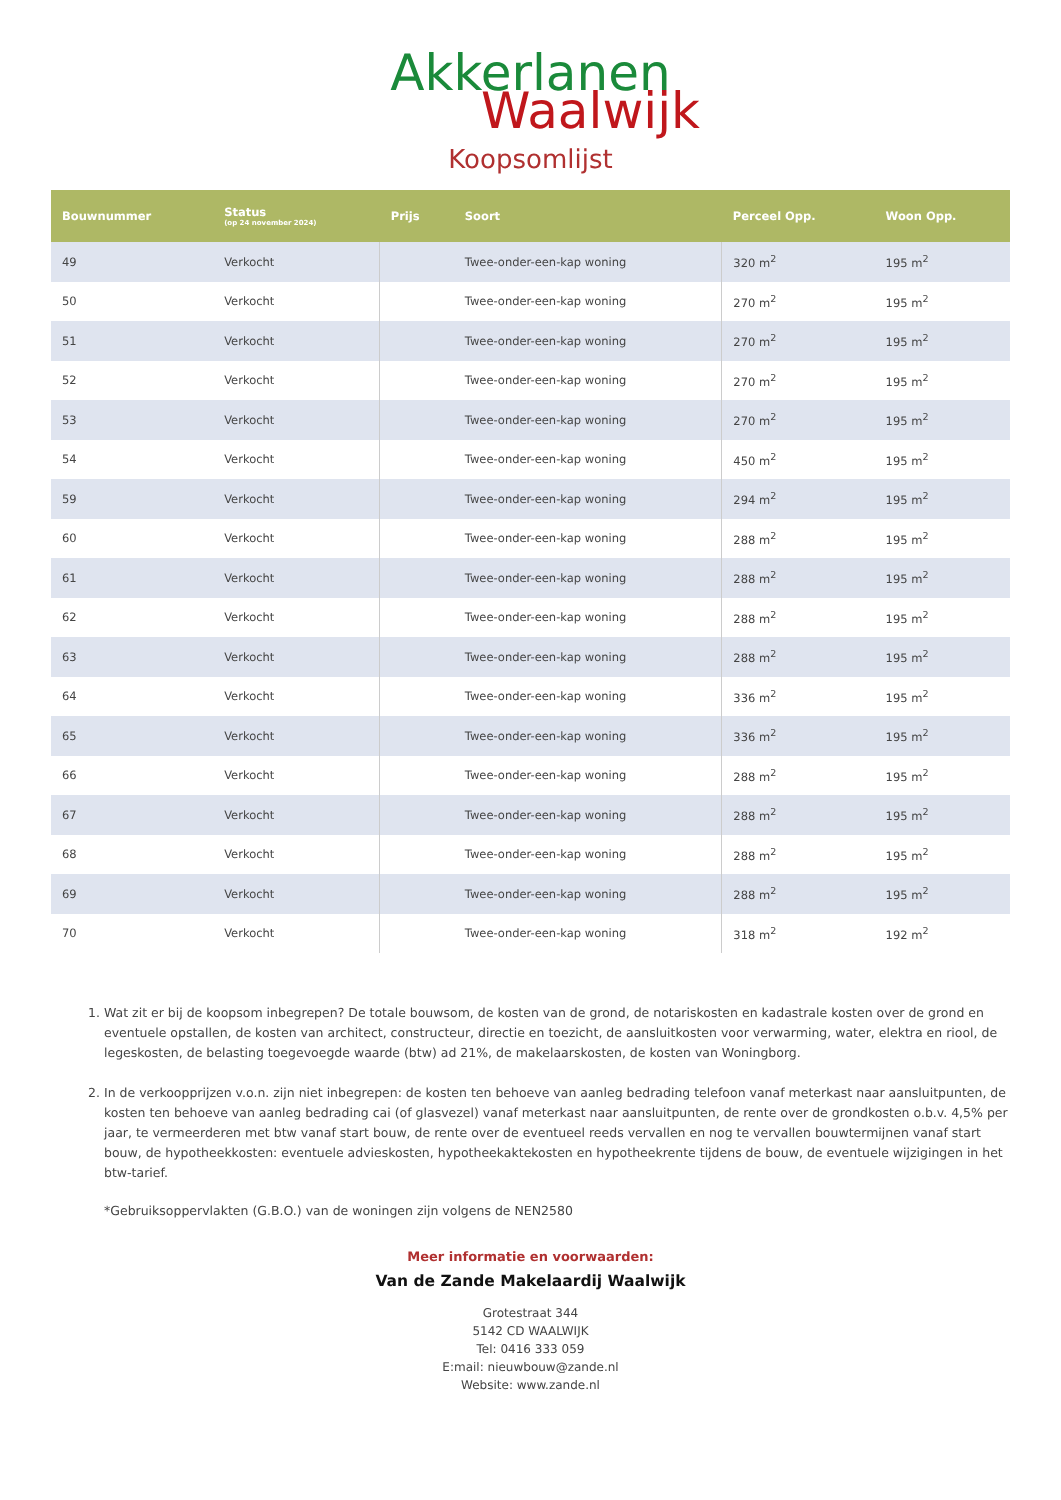Akkerlanen
Waalwijk
Koopsomlijst
| Bouwnummer | Status (op 24 november 2024) | Prijs | Soort | Perceel Opp. | Woon Opp. |
| --- | --- | --- | --- | --- | --- |
| 49 | Verkocht | | Twee-onder-een-kap woning | 320 m<sup>2</sup> | 195 m<sup>2</sup> |
| 50 | Verkocht | | Twee-onder-een-kap woning | 270 m<sup>2</sup> | 195 m<sup>2</sup> |
| 51 | Verkocht | | Twee-onder-een-kap woning | 270 m<sup>2</sup> | 195 m<sup>2</sup> |
| 52 | Verkocht | | Twee-onder-een-kap woning | 270 m<sup>2</sup> | 195 m<sup>2</sup> |
| 53 | Verkocht | | Twee-onder-een-kap woning | 270 m<sup>2</sup> | 195 m<sup>2</sup> |
| 54 | Verkocht | | Twee-onder-een-kap woning | 450 m<sup>2</sup> | 195 m<sup>2</sup> |
| 59 | Verkocht | | Twee-onder-een-kap woning | 294 m<sup>2</sup> | 195 m<sup>2</sup> |
| 60 | Verkocht | | Twee-onder-een-kap woning | 288 m<sup>2</sup> | 195 m<sup>2</sup> |
| 61 | Verkocht | | Twee-onder-een-kap woning | 288 m<sup>2</sup> | 195 m<sup>2</sup> |
| 62 | Verkocht | | Twee-onder-een-kap woning | 288 m<sup>2</sup> | 195 m<sup>2</sup> |
| 63 | Verkocht | | Twee-onder-een-kap woning | 288 m<sup>2</sup> | 195 m<sup>2</sup> |
| 64 | Verkocht | | Twee-onder-een-kap woning | 336 m<sup>2</sup> | 195 m<sup>2</sup> |
| 65 | Verkocht | | Twee-onder-een-kap woning | 336 m<sup>2</sup> | 195 m<sup>2</sup> |
| 66 | Verkocht | | Twee-onder-een-kap woning | 288 m<sup>2</sup> | 195 m<sup>2</sup> |
| 67 | Verkocht | | Twee-onder-een-kap woning | 288 m<sup>2</sup> | 195 m<sup>2</sup> |
| 68 | Verkocht | | Twee-onder-een-kap woning | 288 m<sup>2</sup> | 195 m<sup>2</sup> |
| 69 | Verkocht | | Twee-onder-een-kap woning | 288 m<sup>2</sup> | 195 m<sup>2</sup> |
| 70 | Verkocht | | Twee-onder-een-kap woning | 318 m<sup>2</sup> | 192 m<sup>2</sup> |
1. Wat zit er bij de koopsom inbegrepen? De totale bouwsom, de kosten van de grond, de notariskosten en kadastrale kosten over de grond en eventuele opstallen, de kosten van architect, constructeur, directie en toezicht, de aansluitkosten voor verwarming, water, elektra en riool, de legeskosten, de belasting toegevoegde waarde (btw) ad 21%, de makelaarskosten, de kosten van Woningborg.
2. In de verkoopprijzen v.o.n. zijn niet inbegrepen: de kosten ten behoeve van aanleg bedrading telefoon vanaf meterkast naar aansluitpunten, de kosten ten behoeve van aanleg bedrading cai (of glasvezel) vanaf meterkast naar aansluitpunten, de rente over de grondkosten o.b.v. 4,5% per jaar, te vermeerderen met btw vanaf start bouw, de rente over de eventueel reeds vervallen en nog te vervallen bouwtermijnen vanaf start bouw, de hypotheekkosten: eventuele advieskosten, hypotheekaktekosten en hypotheekrente tijdens de bouw, de eventuele wijzigingen in het btw-tarief.
*Gebruiksoppervlakten (G.B.O.) van de woningen zijn volgens de NEN2580
Meer informatie en voorwaarden:
Van de Zande Makelaardij Waalwijk
Grotestraat 344
5142 CD WAALWIJK
Tel: 0416 333 059
E:mail: nieuwbouw@zande.nl
Website: www.zande.nl